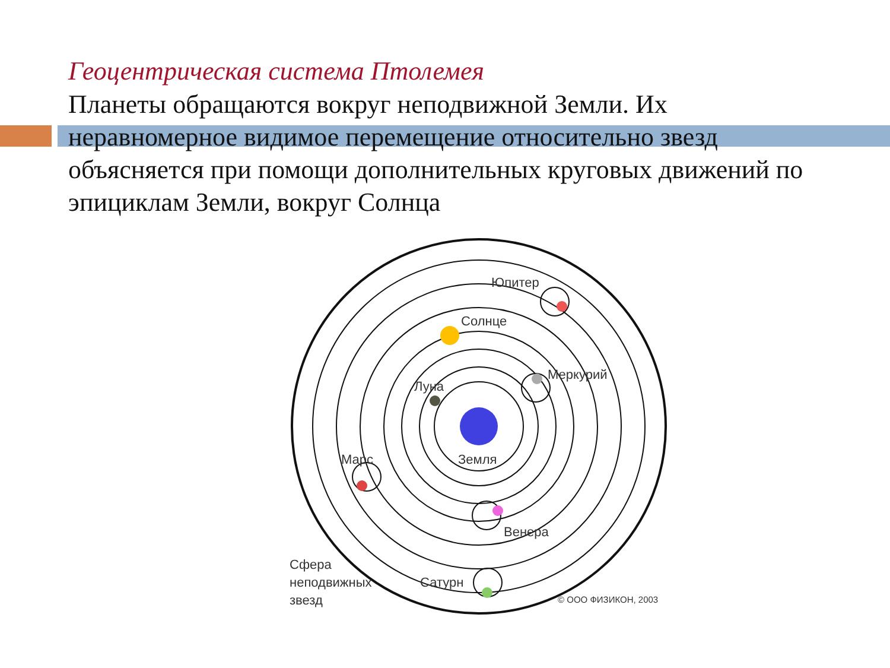Геоцентрическая система Птолемея
Планеты обращаются вокруг неподвижной Земли. Их неравномерное видимое перемещение относительно звезд объясняется при помощи дополнительных круговых движений по эпициклам Земли, вокруг Солнца
Юпитер
Солнце
Меркурий
Луна
Земля
Марс
Венера
Сатурн
Сфера
неподвижных
звезд
© ООО ФИЗИКОН, 2003